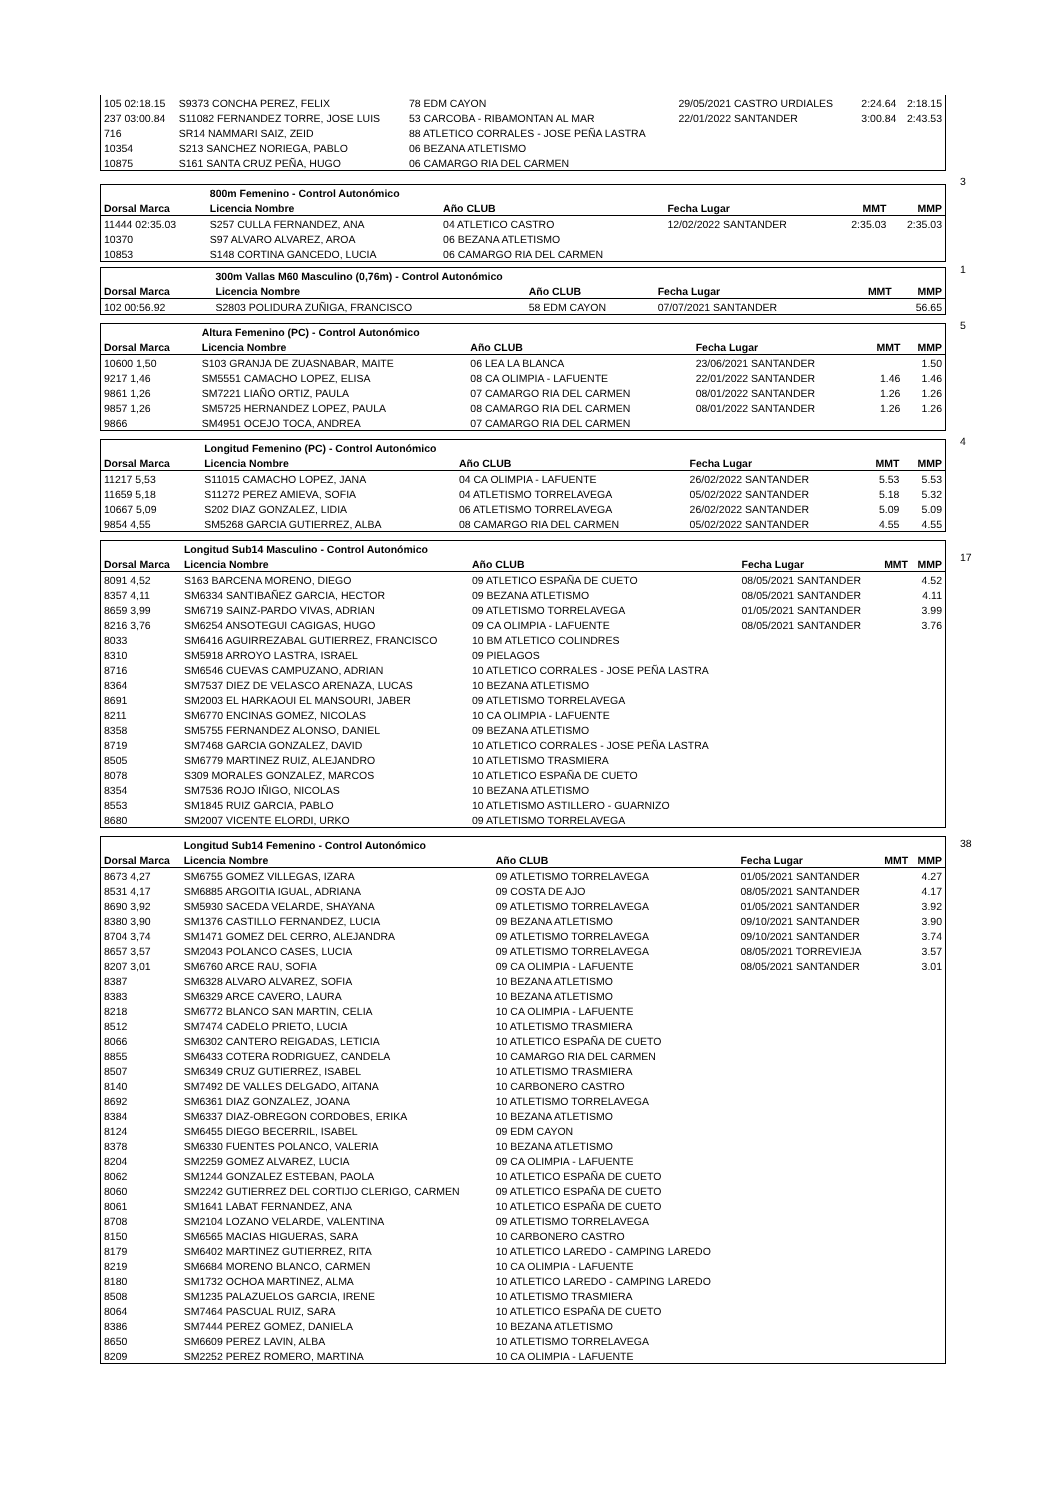| 105 02:18.15 | S9373 CONCHA PEREZ, FELIX | 78 EDM CAYON | 29/05/2021 CASTRO URDIALES | 2:24.64 | 2:18.15 |
| 237 03:00.84 | S11082 FERNANDEZ TORRE, JOSE LUIS | 53 CARCOBA - RIBAMONTAN AL MAR | 22/01/2022 SANTANDER | 3:00.84 | 2:43.53 |
| 716 | SR14 NAMMARI SAIZ, ZEID | 88 ATLETICO CORRALES - JOSE PEÑA LASTRA | | | |
| 10354 | S213 SANCHEZ NORIEGA, PABLO | 06 BEZANA ATLETISMO | | | |
| 10875 | S161 SANTA CRUZ PEÑA, HUGO | 06 CAMARGO RIA DEL CARMEN | | | |
| | 800m Femenino - Control Autonómico | | | | |
| Dorsal Marca | Licencia Nombre | Año CLUB | Fecha Lugar | MMT | MMP |
| 11444 02:35.03 | S257 CULLA FERNANDEZ, ANA | 04 ATLETICO CASTRO | 12/02/2022 SANTANDER | 2:35.03 | 2:35.03 |
| 10370 | S97 ALVARO ALVAREZ, AROA | 06 BEZANA ATLETISMO | | | |
| 10853 | S148 CORTINA GANCEDO, LUCIA | 06 CAMARGO RIA DEL CARMEN | | | |
3
| | 300m Vallas M60 Masculino (0,76m) - Control Autonómico | | | | |
| Dorsal Marca | Licencia Nombre | Año CLUB | Fecha Lugar | MMT | MMP |
| 102 00:56.92 | S2803 POLIDURA ZUÑIGA, FRANCISCO | 58 EDM CAYON | 07/07/2021 SANTANDER | | 56.65 |
1
| | Altura Femenino (PC) - Control Autonómico | | | | |
| Dorsal Marca | Licencia Nombre | Año CLUB | Fecha Lugar | MMT | MMP |
| 10600 1,50 | S103 GRANJA DE ZUASNABAR, MAITE | 06 LEA LA BLANCA | 23/06/2021 SANTANDER | | 1.50 |
| 9217 1,46 | SM5551 CAMACHO LOPEZ, ELISA | 08 CA OLIMPIA - LAFUENTE | 22/01/2022 SANTANDER | 1.46 | 1.46 |
| 9861 1,26 | SM7221 LIAÑO ORTIZ, PAULA | 07 CAMARGO RIA DEL CARMEN | 08/01/2022 SANTANDER | 1.26 | 1.26 |
| 9857 1,26 | SM5725 HERNANDEZ LOPEZ, PAULA | 08 CAMARGO RIA DEL CARMEN | 08/01/2022 SANTANDER | 1.26 | 1.26 |
| 9866 | SM4951 OCEJO TOCA, ANDREA | 07 CAMARGO RIA DEL CARMEN | | | |
5
| | Longitud Femenino (PC) - Control Autonómico | | | | |
| Dorsal Marca | Licencia Nombre | Año CLUB | Fecha Lugar | MMT | MMP |
| 11217 5,53 | S11015 CAMACHO LOPEZ, JANA | 04 CA OLIMPIA - LAFUENTE | 26/02/2022 SANTANDER | 5.53 | 5.53 |
| 11659 5,18 | S11272 PEREZ AMIEVA, SOFIA | 04 ATLETISMO TORRELAVEGA | 05/02/2022 SANTANDER | 5.18 | 5.32 |
| 10667 5,09 | S202 DIAZ GONZALEZ, LIDIA | 06 ATLETISMO TORRELAVEGA | 26/02/2022 SANTANDER | 5.09 | 5.09 |
| 9854 4,55 | SM5268 GARCIA GUTIERREZ, ALBA | 08 CAMARGO RIA DEL CARMEN | 05/02/2022 SANTANDER | 4.55 | 4.55 |
4
| | Longitud Sub14 Masculino - Control Autonómico | | | | |
| Dorsal Marca | Licencia Nombre | Año CLUB | Fecha Lugar | MMT | MMP |
| 8091 4,52 | S163 BARCENA MORENO, DIEGO | 09 ATLETICO ESPAÑA DE CUETO | 08/05/2021 SANTANDER | | 4.52 |
| 8357 4,11 | SM6334 SANTIBAÑEZ GARCIA, HECTOR | 09 BEZANA ATLETISMO | 08/05/2021 SANTANDER | | 4.11 |
| 8659 3,99 | SM6719 SAINZ-PARDO VIVAS, ADRIAN | 09 ATLETISMO TORRELAVEGA | 01/05/2021 SANTANDER | | 3.99 |
| 8216 3,76 | SM6254 ANSOTEGUI CAGIGAS, HUGO | 09 CA OLIMPIA - LAFUENTE | 08/05/2021 SANTANDER | | 3.76 |
| 8033 | SM6416 AGUIRREZABAL GUTIERREZ, FRANCISCO | 10 BM ATLETICO COLINDRES | | | |
| 8310 | SM5918 ARROYO LASTRA, ISRAEL | 09 PIELAGOS | | | |
| 8716 | SM6546 CUEVAS CAMPUZANO, ADRIAN | 10 ATLETICO CORRALES - JOSE PEÑA LASTRA | | | |
| 8364 | SM7537 DIEZ DE VELASCO ARENAZA, LUCAS | 10 BEZANA ATLETISMO | | | |
| 8691 | SM2003 EL HARKAOUI EL MANSOURI, JABER | 09 ATLETISMO TORRELAVEGA | | | |
| 8211 | SM6770 ENCINAS GOMEZ, NICOLAS | 10 CA OLIMPIA - LAFUENTE | | | |
| 8358 | SM5755 FERNANDEZ ALONSO, DANIEL | 09 BEZANA ATLETISMO | | | |
| 8719 | SM7468 GARCIA GONZALEZ, DAVID | 10 ATLETICO CORRALES - JOSE PEÑA LASTRA | | | |
| 8505 | SM6779 MARTINEZ RUIZ, ALEJANDRO | 10 ATLETISMO TRASMIERA | | | |
| 8078 | S309 MORALES GONZALEZ, MARCOS | 10 ATLETICO ESPAÑA DE CUETO | | | |
| 8354 | SM7536 ROJO IÑIGO, NICOLAS | 10 BEZANA ATLETISMO | | | |
| 8553 | SM1845 RUIZ GARCIA, PABLO | 10 ATLETISMO ASTILLERO - GUARNIZO | | | |
| 8680 | SM2007 VICENTE ELORDI, URKO | 09 ATLETISMO TORRELAVEGA | | | |
17
| | Longitud Sub14 Femenino - Control Autonómico | | | | |
| Dorsal Marca | Licencia Nombre | Año CLUB | Fecha Lugar | MMT | MMP |
| 8673 4,27 | SM6755 GOMEZ VILLEGAS, IZARA | 09 ATLETISMO TORRELAVEGA | 01/05/2021 SANTANDER | | 4.27 |
| 8531 4,17 | SM6885 ARGOITIA IGUAL, ADRIANA | 09 COSTA DE AJO | 08/05/2021 SANTANDER | | 4.17 |
| 8690 3,92 | SM5930 SACEDA VELARDE, SHAYANA | 09 ATLETISMO TORRELAVEGA | 01/05/2021 SANTANDER | | 3.92 |
| 8380 3,90 | SM1376 CASTILLO FERNANDEZ, LUCIA | 09 BEZANA ATLETISMO | 09/10/2021 SANTANDER | | 3.90 |
| 8704 3,74 | SM1471 GOMEZ DEL CERRO, ALEJANDRA | 09 ATLETISMO TORRELAVEGA | 09/10/2021 SANTANDER | | 3.74 |
| 8657 3,57 | SM2043 POLANCO CASES, LUCIA | 09 ATLETISMO TORRELAVEGA | 08/05/2021 TORREVIEJA | | 3.57 |
| 8207 3,01 | SM6760 ARCE RAU, SOFIA | 09 CA OLIMPIA - LAFUENTE | 08/05/2021 SANTANDER | | 3.01 |
| 8387 | SM6328 ALVARO ALVAREZ, SOFIA | 10 BEZANA ATLETISMO | | | |
| 8383 | SM6329 ARCE CAVERO, LAURA | 10 BEZANA ATLETISMO | | | |
| 8218 | SM6772 BLANCO SAN MARTIN, CELIA | 10 CA OLIMPIA - LAFUENTE | | | |
| 8512 | SM7474 CADELO PRIETO, LUCIA | 10 ATLETISMO TRASMIERA | | | |
| 8066 | SM6302 CANTERO REIGADAS, LETICIA | 10 ATLETICO ESPAÑA DE CUETO | | | |
| 8855 | SM6433 COTERA RODRIGUEZ, CANDELA | 10 CAMARGO RIA DEL CARMEN | | | |
| 8507 | SM6349 CRUZ GUTIERREZ, ISABEL | 10 ATLETISMO TRASMIERA | | | |
| 8140 | SM7492 DE VALLES DELGADO, AITANA | 10 CARBONERO CASTRO | | | |
| 8692 | SM6361 DIAZ GONZALEZ, JOANA | 10 ATLETISMO TORRELAVEGA | | | |
| 8384 | SM6337 DIAZ-OBREGON CORDOBES, ERIKA | 10 BEZANA ATLETISMO | | | |
| 8124 | SM6455 DIEGO BECERRIL, ISABEL | 09 EDM CAYON | | | |
| 8378 | SM6330 FUENTES POLANCO, VALERIA | 10 BEZANA ATLETISMO | | | |
| 8204 | SM2259 GOMEZ ALVAREZ, LUCIA | 09 CA OLIMPIA - LAFUENTE | | | |
| 8062 | SM1244 GONZALEZ ESTEBAN, PAOLA | 10 ATLETICO ESPAÑA DE CUETO | | | |
| 8060 | SM2242 GUTIERREZ DEL CORTIJO CLERIGO, CARMEN | 09 ATLETICO ESPAÑA DE CUETO | | | |
| 8061 | SM1641 LABAT FERNANDEZ, ANA | 10 ATLETICO ESPAÑA DE CUETO | | | |
| 8708 | SM2104 LOZANO VELARDE, VALENTINA | 09 ATLETISMO TORRELAVEGA | | | |
| 8150 | SM6565 MACIAS HIGUERAS, SARA | 10 CARBONERO CASTRO | | | |
| 8179 | SM6402 MARTINEZ GUTIERREZ, RITA | 10 ATLETICO LAREDO - CAMPING LAREDO | | | |
| 8219 | SM6684 MORENO BLANCO, CARMEN | 10 CA OLIMPIA - LAFUENTE | | | |
| 8180 | SM1732 OCHOA MARTINEZ, ALMA | 10 ATLETICO LAREDO - CAMPING LAREDO | | | |
| 8508 | SM1235 PALAZUELOS GARCIA, IRENE | 10 ATLETISMO TRASMIERA | | | |
| 8064 | SM7464 PASCUAL RUIZ, SARA | 10 ATLETICO ESPAÑA DE CUETO | | | |
| 8386 | SM7444 PEREZ GOMEZ, DANIELA | 10 BEZANA ATLETISMO | | | |
| 8650 | SM6609 PEREZ LAVIN, ALBA | 10 ATLETISMO TORRELAVEGA | | | |
| 8209 | SM2252 PEREZ ROMERO, MARTINA | 10 CA OLIMPIA - LAFUENTE | | | |
38